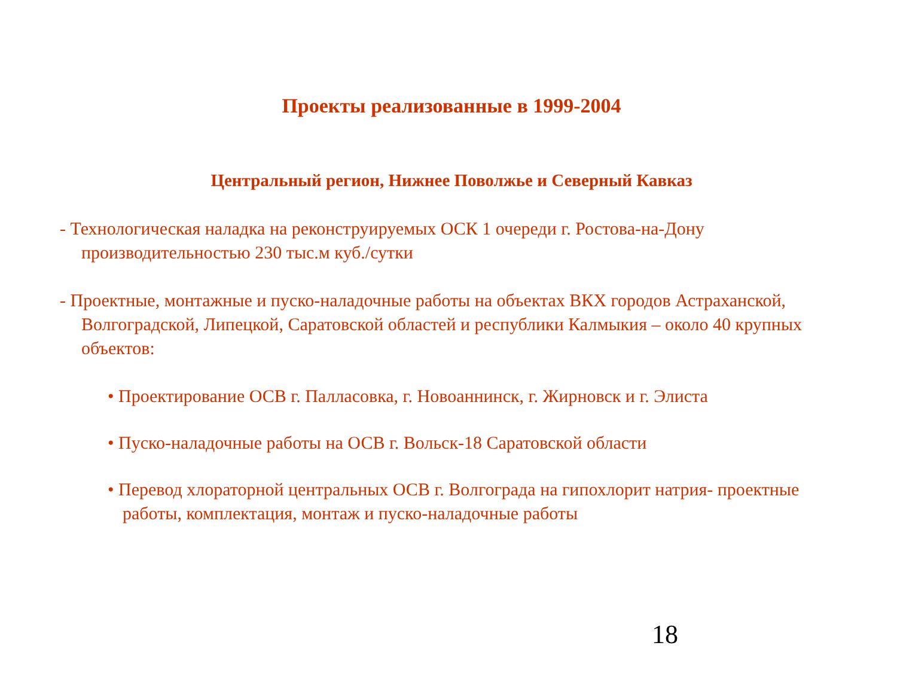Проекты реализованные в 1999-2004
Центральный регион, Нижнее Поволжье и Северный Кавказ
- Технологическая наладка на реконструируемых ОСК 1 очереди г. Ростова-на-Дону производительностью 230 тыс.м куб./сутки
- Проектные, монтажные и пуско-наладочные работы на объектах ВКХ городов Астраханской, Волгоградской, Липецкой, Саратовской областей и республики Калмыкия – около 40 крупных объектов:
• Проектирование ОСВ г. Палласовка, г. Новоаннинск, г. Жирновск и г. Элиста
• Пуско-наладочные работы на ОСВ г. Вольск-18 Саратовской области
• Перевод хлораторной центральных ОСВ г. Волгограда на гипохлорит натрия- проектные работы, комплектация, монтаж и пуско-наладочные работы
18